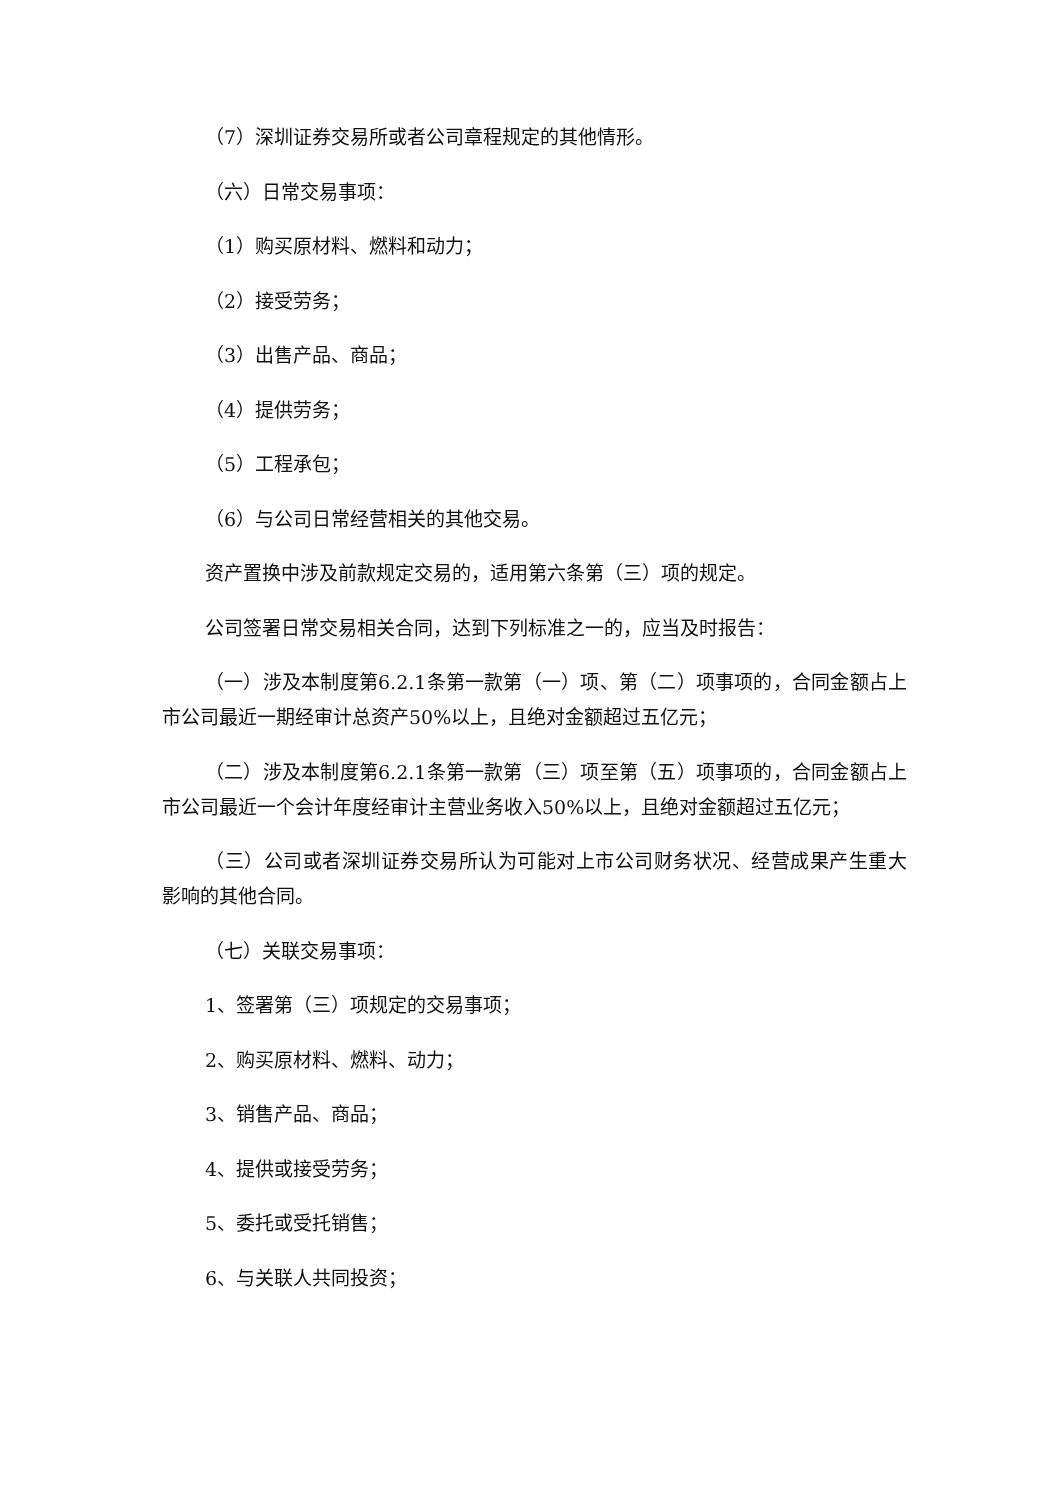（7）深圳证券交易所或者公司章程规定的其他情形。
（六）日常交易事项：
（1）购买原材料、燃料和动力；
（2）接受劳务；
（3）出售产品、商品；
（4）提供劳务；
（5）工程承包；
（6）与公司日常经营相关的其他交易。
资产置换中涉及前款规定交易的，适用第六条第（三）项的规定。
公司签署日常交易相关合同，达到下列标准之一的，应当及时报告：
（一）涉及本制度第6.2.1条第一款第（一）项、第（二）项事项的，合同金额占上市公司最近一期经审计总资产50%以上，且绝对金额超过五亿元；
（二）涉及本制度第6.2.1条第一款第（三）项至第（五）项事项的，合同金额占上市公司最近一个会计年度经审计主营业务收入50%以上，且绝对金额超过五亿元；
（三）公司或者深圳证券交易所认为可能对上市公司财务状况、经营成果产生重大影响的其他合同。
（七）关联交易事项：
1、签署第（三）项规定的交易事项；
2、购买原材料、燃料、动力；
3、销售产品、商品；
4、提供或接受劳务；
5、委托或受托销售；
6、与关联人共同投资；